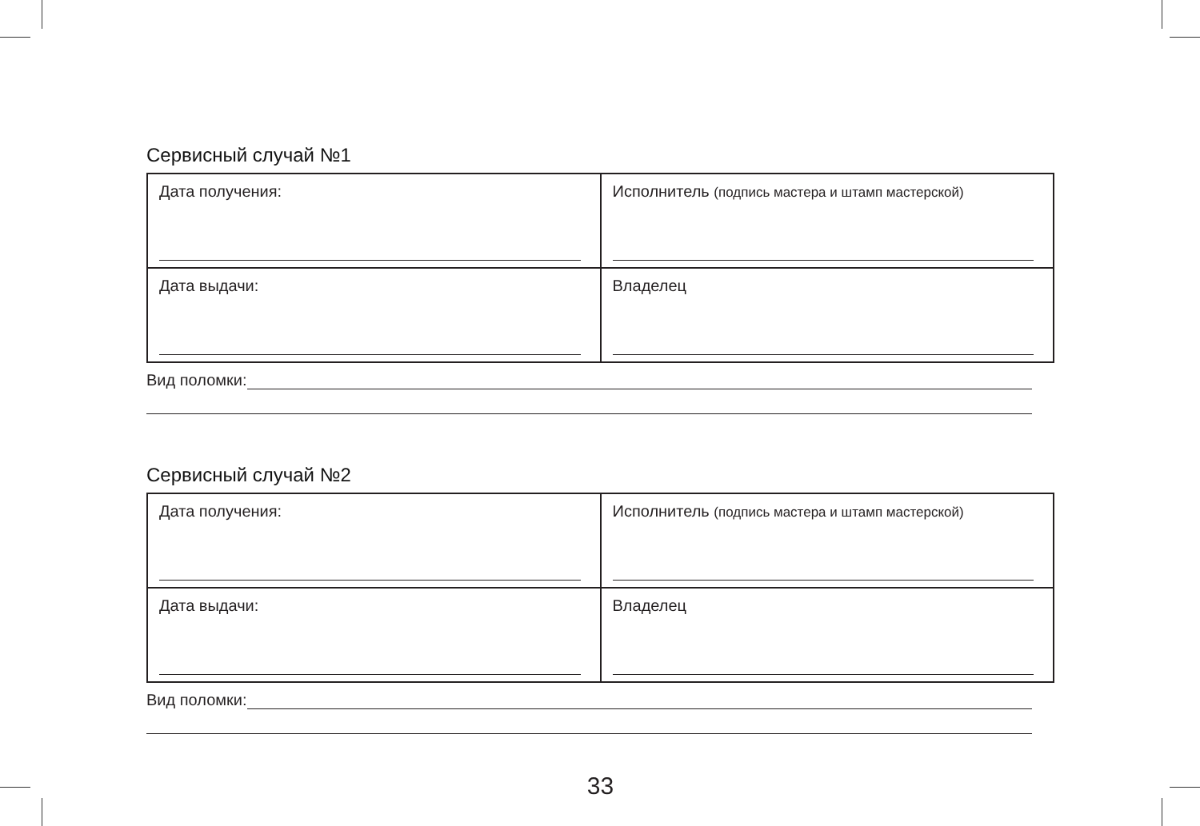Сервисный случай №1
| Дата получения: | Исполнитель (подпись мастера и штамп мастерской) |
| Дата выдачи: | Владелец |
Вид поломки:
Сервисный случай №2
| Дата получения: | Исполнитель (подпись мастера и штамп мастерской) |
| Дата выдачи: | Владелец |
Вид поломки:
33